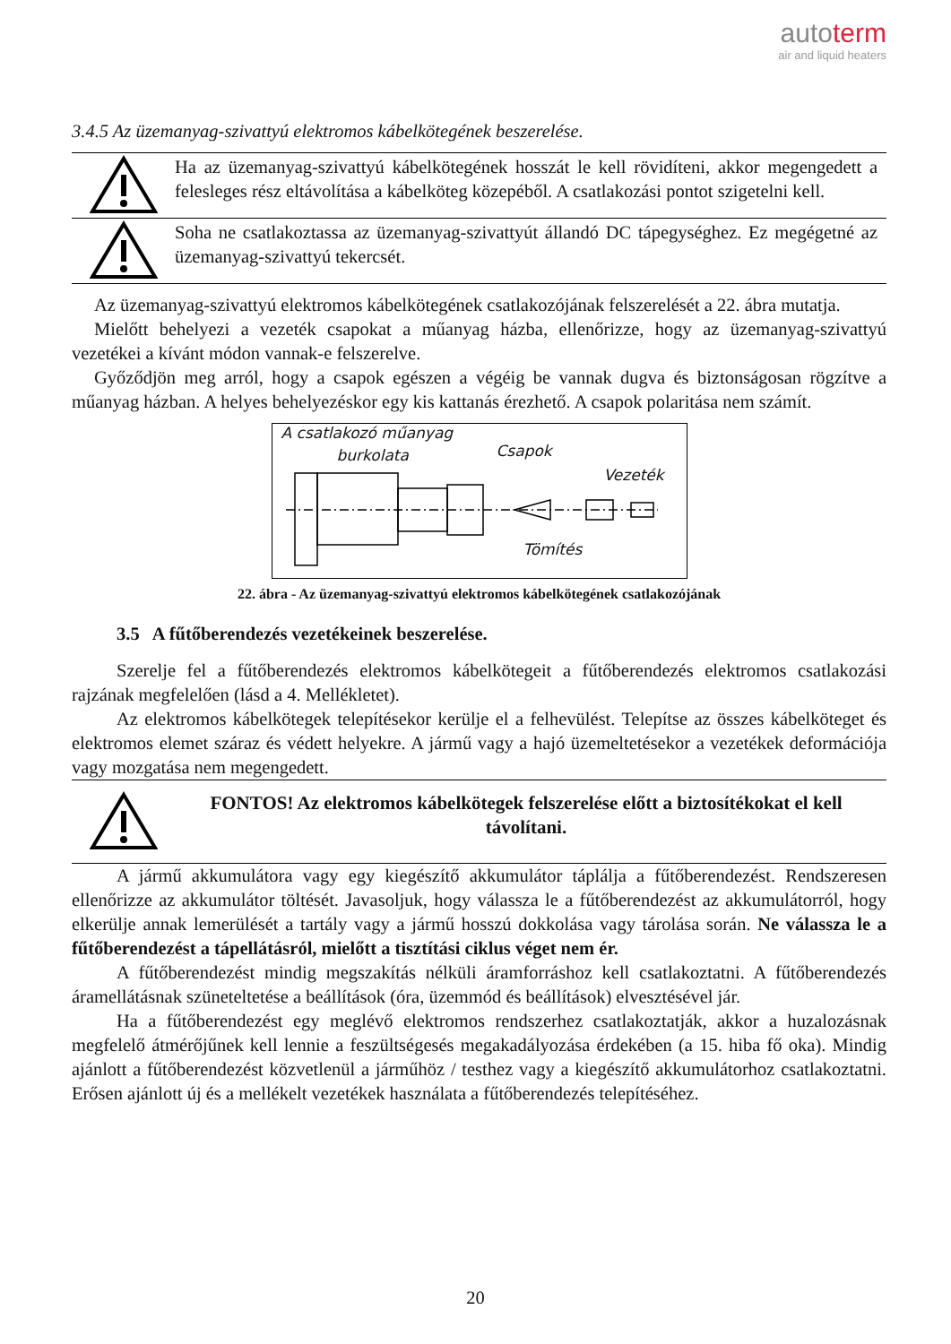autoterm
air and liquid heaters
3.4.5 Az üzemanyag-szivattyú elektromos kábelkötegének beszerelése.
Ha az üzemanyag-szivattyú kábelkötegének hosszát le kell rövidíteni, akkor megengedett a felesleges rész eltávolítása a kábelköteg közepéből. A csatlakozási pontot szigetelni kell.
Soha ne csatlakoztassa az üzemanyag-szivattyút állandó DC tápegységhez. Ez megégetné az üzemanyag-szivattyú tekercsét.
Az üzemanyag-szivattyú elektromos kábelkötegének csatlakozójának felszerelését a 22. ábra mutatja.
Mielőtt behelyezi a vezeték csapokat a műanyag házba, ellenőrizze, hogy az üzemanyag-szivattyú vezetékei a kívánt módon vannak-e felszerelve.
Győződjön meg arról, hogy a csapok egészen a végéig be vannak dugva és biztonságosan rögzítve a műanyag házban. A helyes behelyezéskor egy kis kattanás érezhető. A csapok polaritása nem számít.
A csatlakozó műanyag
burkolata Csapok
Vezeték
Tömítés
22. ábra - Az üzemanyag-szivattyú elektromos kábelkötegének csatlakozójának
3.5 A fűtőberendezés vezetékeinek beszerelése.
Szerelje fel a fűtőberendezés elektromos kábelkötegeit a fűtőberendezés elektromos csatlakozási rajzának megfelelően (lásd a 4. Mellékletet).
Az elektromos kábelkötegek telepítésekor kerülje el a felhevülést. Telepítse az összes kábelköteget és elektromos elemet száraz és védett helyekre. A jármű vagy a hajó üzemeltetésekor a vezetékek deformációja vagy mozgatása nem megengedett.
FONTOS! Az elektromos kábelkötegek felszerelése előtt a biztosítékokat el kell távolítani.
A jármű akkumulátora vagy egy kiegészítő akkumulátor táplálja a fűtőberendezést. Rendszeresen ellenőrizze az akkumulátor töltését. Javasoljuk, hogy válassza le a fűtőberendezést az akkumulátorról, hogy elkerülje annak lemerülését a tartály vagy a jármű hosszú dokkolása vagy tárolása során. Ne válassza le a fűtőberendezést a tápellátásról, mielőtt a tisztítási ciklus véget nem ér.
A fűtőberendezést mindig megszakítás nélküli áramforráshoz kell csatlakoztatni. A fűtőberendezés áramellátásnak szüneteltetése a beállítások (óra, üzemmód és beállítások) elvesztésével jár.
Ha a fűtőberendezést egy meglévő elektromos rendszerhez csatlakoztatják, akkor a huzalozásnak megfelelő átmérőjűnek kell lennie a feszültségesés megakadályozása érdekében (a 15. hiba fő oka). Mindig ajánlott a fűtőberendezést közvetlenül a járműhöz / testhez vagy a kiegészítő akkumulátorhoz csatlakoztatni. Erősen ajánlott új és a mellékelt vezetékek használata a fűtőberendezés telepítéséhez.
20